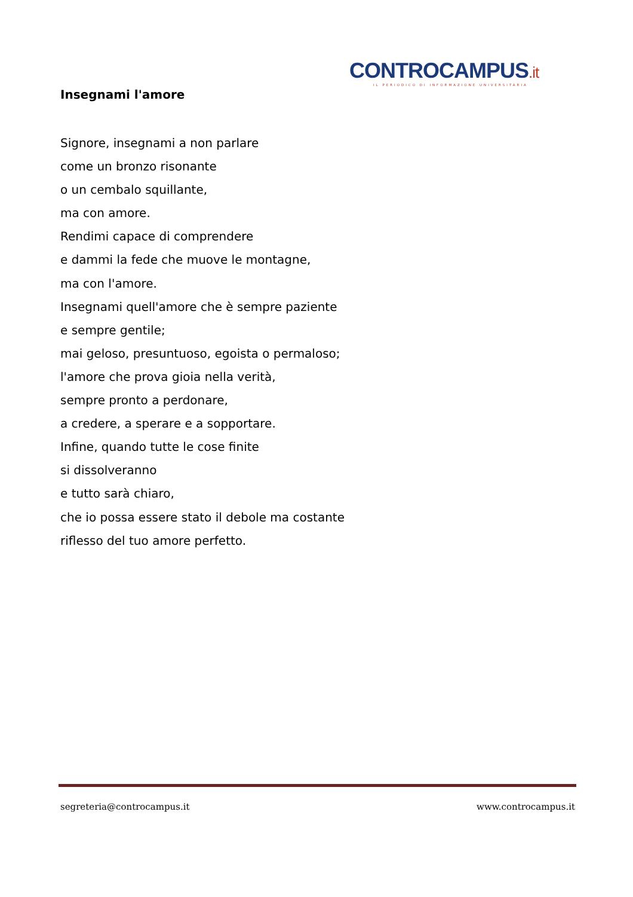CONTROCAMPUS.it
IL PERIODICO DI INFORMAZIONE UNIVERSITARIA
Insegnami l'amore
Signore, insegnami a non parlare
come un bronzo risonante
o un cembalo squillante,
ma con amore.
Rendimi capace di comprendere
e dammi la fede che muove le montagne,
ma con l'amore.
Insegnami quell'amore che è sempre paziente
e sempre gentile;
mai geloso, presuntuoso, egoista o permaloso;
l'amore che prova gioia nella verità,
sempre pronto a perdonare,
a credere, a sperare e a sopportare.
Infine, quando tutte le cose finite
si dissolveranno
e tutto sarà chiaro,
che io possa essere stato il debole ma costante
riflesso del tuo amore perfetto.
segreteria@controcampus.it www.controcampus.it